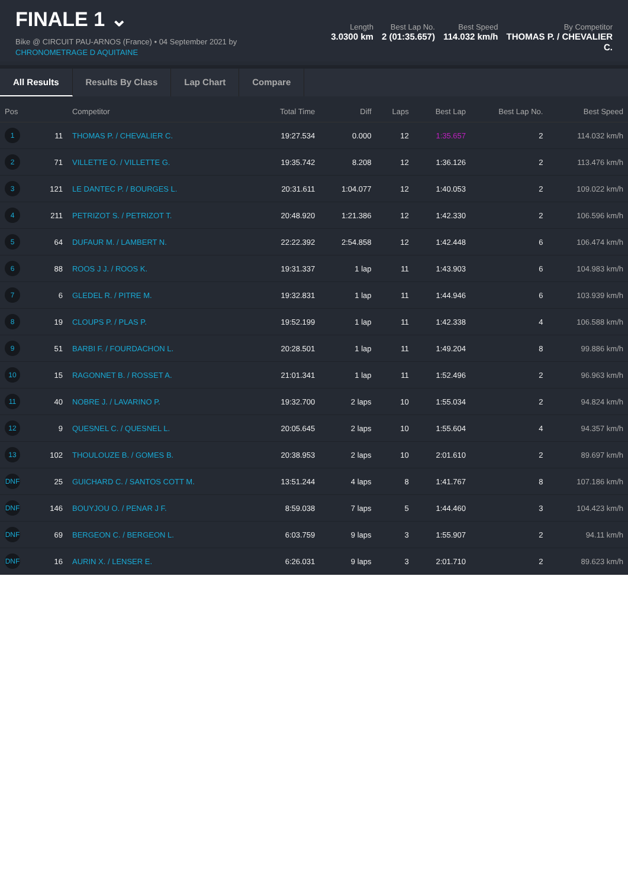FINALE 1 ⌄
Bike @ CIRCUIT PAU-ARNOS (France) • 04 September 2021 by
CHRONOMETRAGE D AQUITAINE
Length
3.0300 km
Best Lap No.
2 (01:35.657)
Best Speed
114.032 km/h
By Competitor
THOMAS P. / CHEVALIER
C.
All Results Results By Class Lap Chart Compare
| Pos | | Competitor | Total Time | Diff | Laps | Best Lap | Best Lap No. | Best Speed |
| --- | --- | --- | --- | --- | --- | --- | --- | --- |
| 1 | 11 | THOMAS P. / CHEVALIER C. | 19:27.534 | 0.000 | 12 | 1:35.657 | 2 | 114.032 km/h |
| 2 | 71 | VILLETTE O. / VILLETTE G. | 19:35.742 | 8.208 | 12 | 1:36.126 | 2 | 113.476 km/h |
| 3 | 121 | LE DANTEC P. / BOURGES L. | 20:31.611 | 1:04.077 | 12 | 1:40.053 | 2 | 109.022 km/h |
| 4 | 211 | PETRIZOT S. / PETRIZOT T. | 20:48.920 | 1:21.386 | 12 | 1:42.330 | 2 | 106.596 km/h |
| 5 | 64 | DUFAUR M. / LAMBERT N. | 22:22.392 | 2:54.858 | 12 | 1:42.448 | 6 | 106.474 km/h |
| 6 | 88 | ROOS J J. / ROOS K. | 19:31.337 | 1 lap | 11 | 1:43.903 | 6 | 104.983 km/h |
| 7 | 6 | GLEDEL R. / PITRE M. | 19:32.831 | 1 lap | 11 | 1:44.946 | 6 | 103.939 km/h |
| 8 | 19 | CLOUPS P. / PLAS P. | 19:52.199 | 1 lap | 11 | 1:42.338 | 4 | 106.588 km/h |
| 9 | 51 | BARBI F. / FOURDACHON L. | 20:28.501 | 1 lap | 11 | 1:49.204 | 8 | 99.886 km/h |
| 10 | 15 | RAGONNET B. / ROSSET A. | 21:01.341 | 1 lap | 11 | 1:52.496 | 2 | 96.963 km/h |
| 11 | 40 | NOBRE J. / LAVARINO P. | 19:32.700 | 2 laps | 10 | 1:55.034 | 2 | 94.824 km/h |
| 12 | 9 | QUESNEL C. / QUESNEL L. | 20:05.645 | 2 laps | 10 | 1:55.604 | 4 | 94.357 km/h |
| 13 | 102 | THOULOUZE B. / GOMES B. | 20:38.953 | 2 laps | 10 | 2:01.610 | 2 | 89.697 km/h |
| DNF | 25 | GUICHARD C. / SANTOS COTT M. | 13:51.244 | 4 laps | 8 | 1:41.767 | 8 | 107.186 km/h |
| DNF | 146 | BOUYJOU O. / PENAR J F. | 8:59.038 | 7 laps | 5 | 1:44.460 | 3 | 104.423 km/h |
| DNF | 69 | BERGEON C. / BERGEON L. | 6:03.759 | 9 laps | 3 | 1:55.907 | 2 | 94.11 km/h |
| DNF | 16 | AURIN X. / LENSER E. | 6:26.031 | 9 laps | 3 | 2:01.710 | 2 | 89.623 km/h |